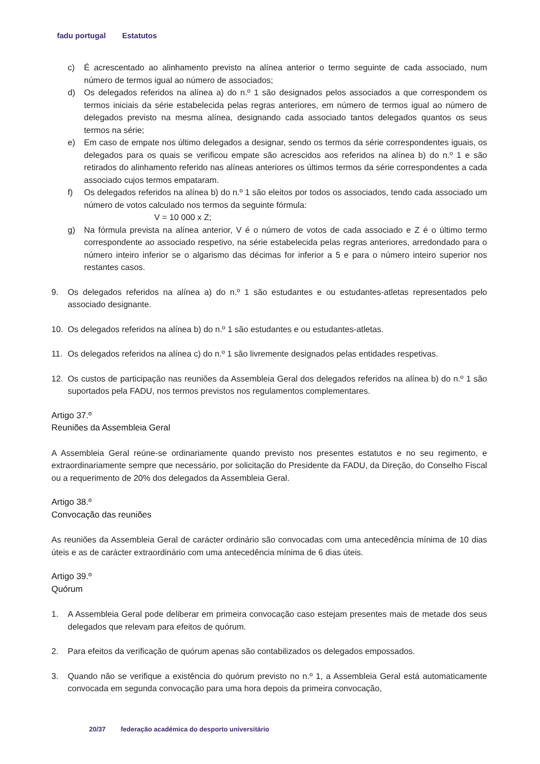fadu portugal Estatutos
c) É acrescentado ao alinhamento previsto na alínea anterior o termo seguinte de cada associado, num número de termos igual ao número de associados;
d) Os delegados referidos na alínea a) do n.º 1 são designados pelos associados a que correspondem os termos iniciais da série estabelecida pelas regras anteriores, em número de termos igual ao número de delegados previsto na mesma alínea, designando cada associado tantos delegados quantos os seus termos na série;
e) Em caso de empate nos último delegados a designar, sendo os termos da série correspondentes iguais, os delegados para os quais se verificou empate são acrescidos aos referidos na alínea b) do n.º 1 e são retirados do alinhamento referido nas alíneas anteriores os últimos termos da série correspondentes a cada associado cujos termos empataram.
f) Os delegados referidos na alínea b) do n.º 1 são eleitos por todos os associados, tendo cada associado um número de votos calculado nos termos da seguinte fórmula:
V = 10 000 x Z;
g) Na fórmula prevista na alínea anterior, V é o número de votos de cada associado e Z é o último termo correspondente ao associado respetivo, na série estabelecida pelas regras anteriores, arredondado para o número inteiro inferior se o algarismo das décimas for inferior a 5 e para o número inteiro superior nos restantes casos.
9. Os delegados referidos na alínea a) do n.º 1 são estudantes e ou estudantes-atletas representados pelo associado designante.
10. Os delegados referidos na alínea b) do n.º 1 são estudantes e ou estudantes-atletas.
11. Os delegados referidos na alínea c) do n.º 1 são livremente designados pelas entidades respetivas.
12. Os custos de participação nas reuniões da Assembleia Geral dos delegados referidos na alínea b) do n.º 1 são suportados pela FADU, nos termos previstos nos regulamentos complementares.
Artigo 37.º
Reuniões da Assembleia Geral
A Assembleia Geral reúne-se ordinariamente quando previsto nos presentes estatutos e no seu regimento, e extraordinariamente sempre que necessário, por solicitação do Presidente da FADU, da Direção, do Conselho Fiscal ou a requerimento de 20% dos delegados da Assembleia Geral.
Artigo 38.º
Convocação das reuniões
As reuniões da Assembleia Geral de carácter ordinário são convocadas com uma antecedência mínima de 10 dias úteis e as de carácter extraordinário com uma antecedência mínima de 6 dias úteis.
Artigo 39.º
Quórum
1. A Assembleia Geral pode deliberar em primeira convocação caso estejam presentes mais de metade dos seus delegados que relevam para efeitos de quórum.
2. Para efeitos da verificação de quórum apenas são contabilizados os delegados empossados.
3. Quando não se verifique a existência do quórum previsto no n.º 1, a Assembleia Geral está automaticamente convocada em segunda convocação para uma hora depois da primeira convocação,
20/37 federação académica do desporto universitário